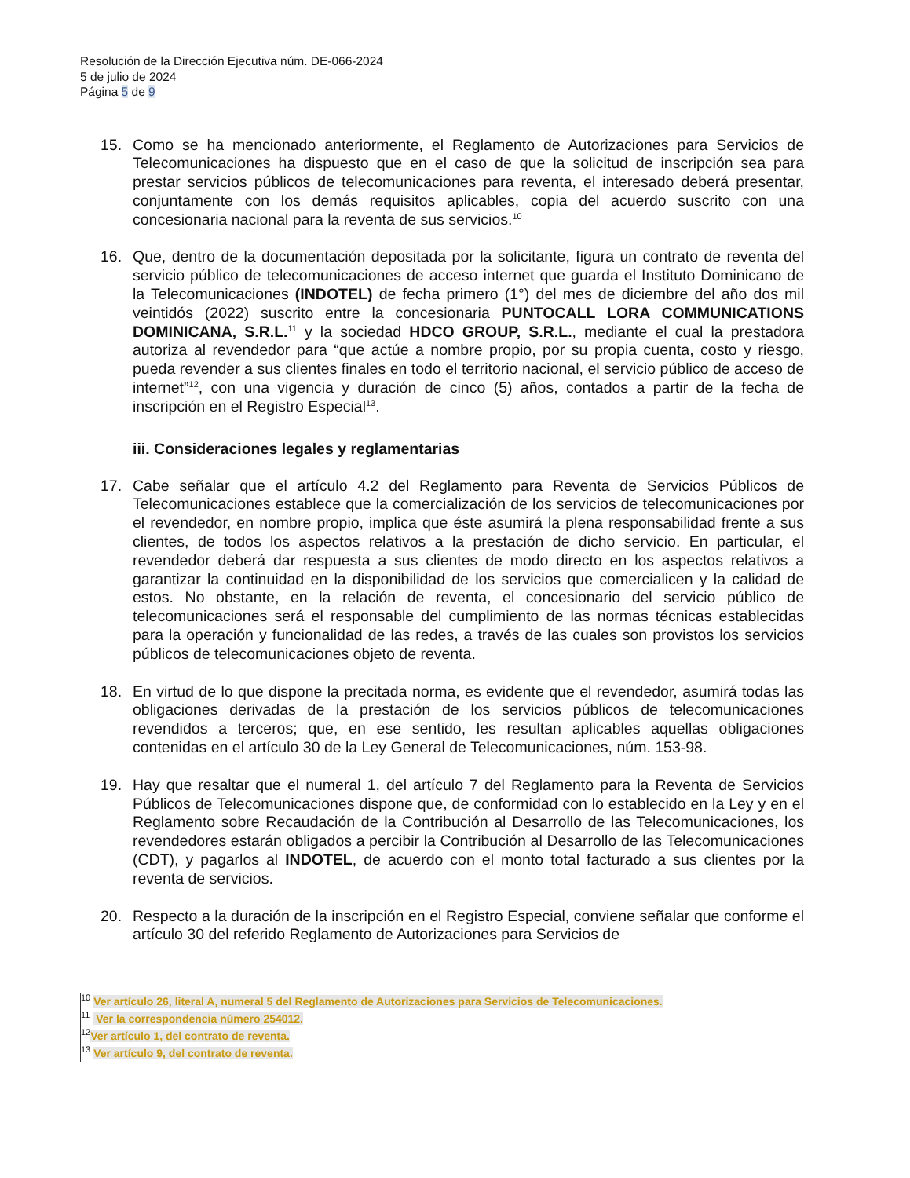Resolución de la Dirección Ejecutiva núm. DE-066-2024
5 de julio de 2024
Página 5 de 9
15. Como se ha mencionado anteriormente, el Reglamento de Autorizaciones para Servicios de Telecomunicaciones ha dispuesto que en el caso de que la solicitud de inscripción sea para prestar servicios públicos de telecomunicaciones para reventa, el interesado deberá presentar, conjuntamente con los demás requisitos aplicables, copia del acuerdo suscrito con una concesionaria nacional para la reventa de sus servicios.<sup>10</sup>
16. Que, dentro de la documentación depositada por la solicitante, figura un contrato de reventa del servicio público de telecomunicaciones de acceso internet que guarda el Instituto Dominicano de la Telecomunicaciones (INDOTEL) de fecha primero (1°) del mes de diciembre del año dos mil veintidós (2022) suscrito entre la concesionaria PUNTOCALL LORA COMMUNICATIONS DOMINICANA, S.R.L.<sup>11</sup> y la sociedad HDCO GROUP, S.R.L., mediante el cual la prestadora autoriza al revendedor para “que actúe a nombre propio, por su propia cuenta, costo y riesgo, pueda revender a sus clientes finales en todo el territorio nacional, el servicio público de acceso de internet”<sup>12</sup>, con una vigencia y duración de cinco (5) años, contados a partir de la fecha de inscripción en el Registro Especial<sup>13</sup>.
iii. Consideraciones legales y reglamentarias
17. Cabe señalar que el artículo 4.2 del Reglamento para Reventa de Servicios Públicos de Telecomunicaciones establece que la comercialización de los servicios de telecomunicaciones por el revendedor, en nombre propio, implica que éste asumirá la plena responsabilidad frente a sus clientes, de todos los aspectos relativos a la prestación de dicho servicio. En particular, el revendedor deberá dar respuesta a sus clientes de modo directo en los aspectos relativos a garantizar la continuidad en la disponibilidad de los servicios que comercialicen y la calidad de estos. No obstante, en la relación de reventa, el concesionario del servicio público de telecomunicaciones será el responsable del cumplimiento de las normas técnicas establecidas para la operación y funcionalidad de las redes, a través de las cuales son provistos los servicios públicos de telecomunicaciones objeto de reventa.
18. En virtud de lo que dispone la precitada norma, es evidente que el revendedor, asumirá todas las obligaciones derivadas de la prestación de los servicios públicos de telecomunicaciones revendidos a terceros; que, en ese sentido, les resultan aplicables aquellas obligaciones contenidas en el artículo 30 de la Ley General de Telecomunicaciones, núm. 153-98.
19. Hay que resaltar que el numeral 1, del artículo 7 del Reglamento para la Reventa de Servicios Públicos de Telecomunicaciones dispone que, de conformidad con lo establecido en la Ley y en el Reglamento sobre Recaudación de la Contribución al Desarrollo de las Telecomunicaciones, los revendedores estarán obligados a percibir la Contribución al Desarrollo de las Telecomunicaciones (CDT), y pagarlos al INDOTEL, de acuerdo con el monto total facturado a sus clientes por la reventa de servicios.
20. Respecto a la duración de la inscripción en el Registro Especial, conviene señalar que conforme el artículo 30 del referido Reglamento de Autorizaciones para Servicios de
<sup>10</sup> Ver artículo 26, literal A, numeral 5 del Reglamento de Autorizaciones para Servicios de Telecomunicaciones.
<sup>11</sup> Ver la correspondencia número 254012.
<sup>12</sup> Ver artículo 1, del contrato de reventa.
<sup>13</sup> Ver artículo 9, del contrato de reventa.